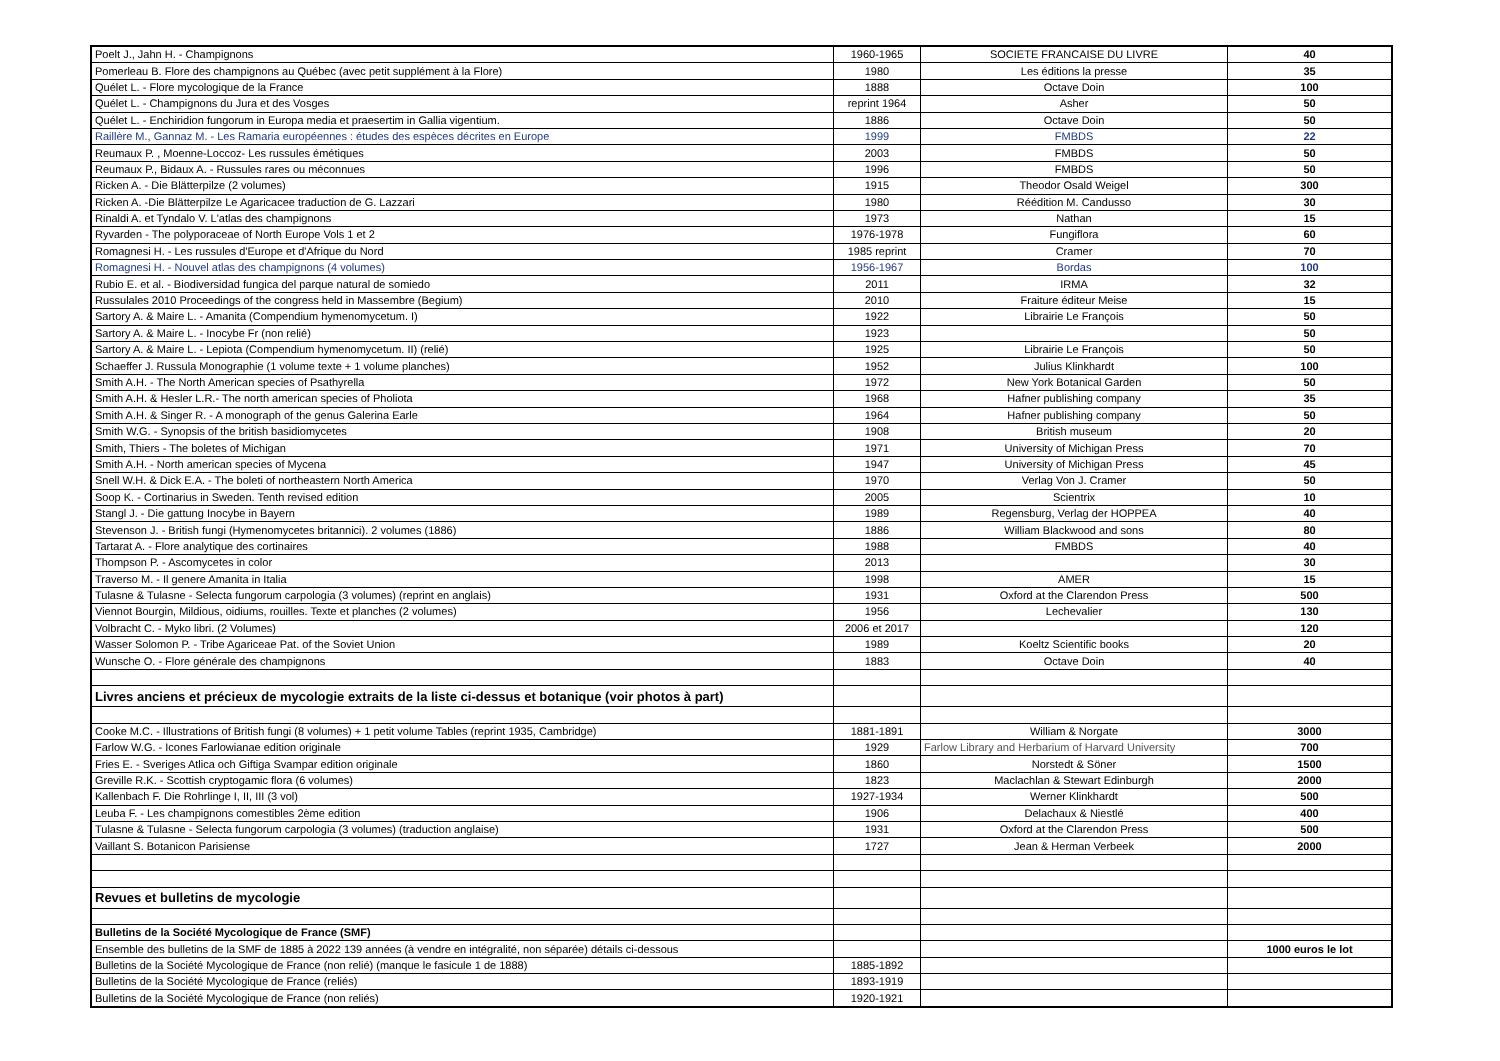| Poelt J., Jahn H. - Champignons | 1960-1965 | SOCIETE FRANCAISE DU LIVRE | 40 |
| Pomerleau B. Flore des champignons au Québec (avec petit supplément à la Flore) | 1980 | Les éditions la presse | 35 |
| Quélet L. - Flore mycologique de la France | 1888 | Octave Doin | 100 |
| Quélet L. - Champignons du Jura et des Vosges | reprint 1964 | Asher | 50 |
| Quélet L. - Enchiridion fungorum in Europa media et praesertim in Gallia vigentium. | 1886 | Octave Doin | 50 |
| Raillère M., Gannaz M. - Les Ramaria européennes : études des espèces décrites en Europe | 1999 | FMBDS | 22 |
| Reumaux P. , Moenne-Loccoz- Les russules émétiques | 2003 | FMBDS | 50 |
| Reumaux P., Bidaux A. - Russules rares ou méconnues | 1996 | FMBDS | 50 |
| Ricken A. - Die Blätterpilze (2 volumes) | 1915 | Theodor Osald Weigel | 300 |
| Ricken A. -Die Blätterpilze Le Agaricacee traduction de G. Lazzari | 1980 | Réédition M. Candusso | 30 |
| Rinaldi A. et Tyndalo V. L'atlas des champignons | 1973 | Nathan | 15 |
| Ryvarden - The polyporaceae of North Europe Vols 1 et 2 | 1976-1978 | Fungiflora | 60 |
| Romagnesi H. - Les russules d'Europe et d'Afrique du Nord | 1985 reprint | Cramer | 70 |
| Romagnesi H. - Nouvel atlas des champignons (4 volumes) | 1956-1967 | Bordas | 100 |
| Rubio E. et al. - Biodiversidad fungica del parque natural de somiedo | 2011 | IRMA | 32 |
| Russulales 2010 Proceedings of the congress held in Massembre (Begium) | 2010 | Fraiture éditeur Meise | 15 |
| Sartory A. & Maire L. - Amanita (Compendium hymenomycetum. I) | 1922 | Librairie Le François | 50 |
| Sartory A. & Maire L. - Inocybe Fr (non relié) | 1923 | | 50 |
| Sartory A. & Maire L. - Lepiota (Compendium hymenomycetum. II) (relié) | 1925 | Librairie Le François | 50 |
| Schaeffer J. Russula Monographie (1 volume texte + 1 volume planches) | 1952 | Julius Klinkhardt | 100 |
| Smith A.H. - The North American species of Psathyrella | 1972 | New York Botanical Garden | 50 |
| Smith A.H. & Hesler L.R.- The north american species of Pholiota | 1968 | Hafner publishing company | 35 |
| Smith A.H. & Singer R. - A monograph of the genus Galerina Earle | 1964 | Hafner publishing company | 50 |
| Smith W.G. - Synopsis of the british basidiomycetes | 1908 | British museum | 20 |
| Smith, Thiers - The boletes of Michigan | 1971 | University of Michigan Press | 70 |
| Smith A.H. - North american species of Mycena | 1947 | University of Michigan Press | 45 |
| Snell W.H. & Dick E.A. - The boleti of northeastern North America | 1970 | Verlag Von J. Cramer | 50 |
| Soop K. - Cortinarius in Sweden. Tenth revised edition | 2005 | Scientrix | 10 |
| Stangl J. - Die gattung Inocybe in Bayern | 1989 | Regensburg, Verlag der HOPPEA | 40 |
| Stevenson J. - British fungi (Hymenomycetes britannici). 2 volumes (1886) | 1886 | William Blackwood and sons | 80 |
| Tartarat A. - Flore analytique des cortinaires | 1988 | FMBDS | 40 |
| Thompson P. - Ascomycetes in color | 2013 | | 30 |
| Traverso M. - Il genere Amanita in Italia | 1998 | AMER | 15 |
| Tulasne & Tulasne - Selecta fungorum carpologia (3 volumes) (reprint en anglais) | 1931 | Oxford at the Clarendon Press | 500 |
| Viennot Bourgin, Mildious, oidiums, rouilles. Texte et planches (2 volumes) | 1956 | Lechevalier | 130 |
| Volbracht C. - Myko libri. (2 Volumes) | 2006 et 2017 | | 120 |
| Wasser Solomon P. - Tribe Agariceae Pat. of the Soviet Union | 1989 | Koeltz Scientific books | 20 |
| Wunsche O. - Flore générale des champignons | 1883 | Octave Doin | 40 |
| Livres anciens et précieux de mycologie extraits de la liste ci-dessus et botanique (voir photos à part) | | | |
| Cooke M.C. - Illustrations of British fungi (8 volumes) + 1 petit volume Tables (reprint 1935, Cambridge) | 1881-1891 | William & Norgate | 3000 |
| Farlow W.G. - Icones Farlowianae edition originale | 1929 | Farlow Library and Herbarium of Harvard University | 700 |
| Fries E. - Sveriges Atlica och Giftiga Svampar edition originale | 1860 | Norstedt & Söner | 1500 |
| Greville R.K. - Scottish cryptogamic flora (6 volumes) | 1823 | Maclachlan & Stewart Edinburgh | 2000 |
| Kallenbach F. Die Rohrlinge I, II, III (3 vol) | 1927-1934 | Werner Klinkhardt | 500 |
| Leuba F. - Les champignons comestibles 2ème edition | 1906 | Delachaux & Niestlé | 400 |
| Tulasne & Tulasne - Selecta fungorum carpologia (3 volumes) (traduction anglaise) | 1931 | Oxford at the Clarendon Press | 500 |
| Vaillant S. Botanicon Parisiense | 1727 | Jean & Herman Verbeek | 2000 |
| Revues et bulletins de mycologie | | | |
| Bulletins de la Société Mycologique de France (SMF) | | | |
| Ensemble des bulletins de la SMF de 1885 à 2022 139 années (à vendre en intégralité, non séparée) détails ci-dessous | | | 1000 euros le lot |
| Bulletins de la Société Mycologique de France (non relié) (manque le fasicule 1 de 1888) | 1885-1892 | | |
| Bulletins de la Société Mycologique de France (reliés) | 1893-1919 | | |
| Bulletins de la Société Mycologique de France (non reliés) | 1920-1921 | | |